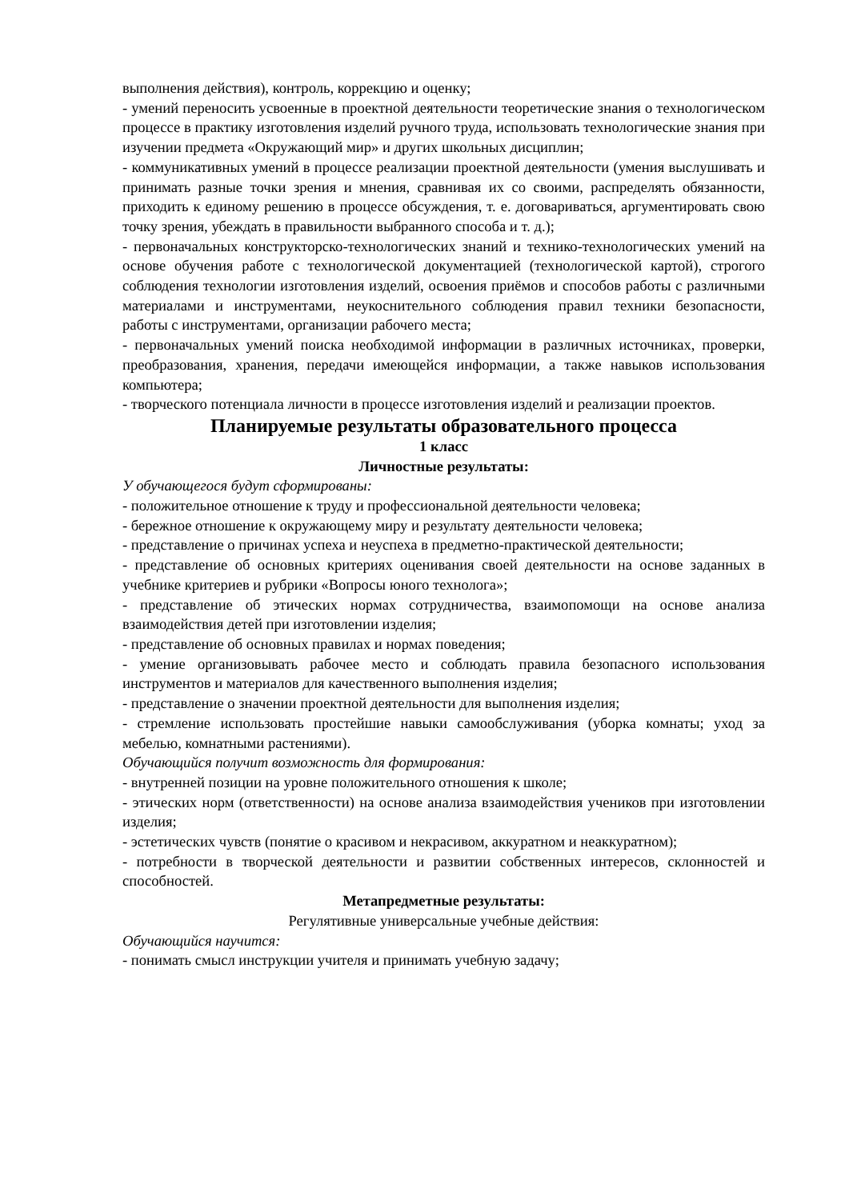выполнения действия), контроль, коррекцию и оценку;
- умений переносить усвоенные в проектной деятельности теоретические знания о технологическом процессе в практику изготовления изделий ручного труда, использовать технологические знания при изучении предмета «Окружающий мир» и других школьных дисциплин;
- коммуникативных умений в процессе реализации проектной деятельности (умения выслушивать и принимать разные точки зрения и мнения, сравнивая их со своими, распределять обязанности, приходить к единому решению в процессе обсуждения, т. е. договариваться, аргументировать свою точку зрения, убеждать в правильности выбранного способа и т. д.);
- первоначальных конструкторско-технологических знаний и технико-технологических умений на основе обучения работе с технологической документацией (технологической картой), строгого соблюдения технологии изготовления изделий, освоения приёмов и способов работы с различными материалами и инструментами, неукоснительного соблюдения правил техники безопасности, работы с инструментами, организации рабочего места;
- первоначальных умений поиска необходимой информации в различных источниках, проверки, преобразования, хранения, передачи имеющейся информации, а также навыков использования компьютера;
- творческого потенциала личности в процессе изготовления изделий и реализации проектов.
Планируемые результаты образовательного процесса
1 класс
Личностные результаты:
У обучающегося будут сформированы:
- положительное отношение к труду и профессиональной деятельности человека;
- бережное отношение к окружающему миру и результату деятельности человека;
- представление о причинах успеха и неуспеха в предметно-практической деятельности;
- представление об основных критериях оценивания своей деятельности на основе заданных в учебнике критериев и рубрики «Вопросы юного технолога»;
- представление об этических нормах сотрудничества, взаимопомощи на основе анализа взаимодействия детей при изготовлении изделия;
- представление об основных правилах и нормах поведения;
- умение организовывать рабочее место и соблюдать правила безопасного использования инструментов и материалов для качественного выполнения изделия;
- представление о значении проектной деятельности для выполнения изделия;
- стремление использовать простейшие навыки самообслуживания (уборка комнаты; уход за мебелью, комнатными растениями).
Обучающийся получит возможность для формирования:
- внутренней позиции на уровне положительного отношения к школе;
- этических норм (ответственности) на основе анализа взаимодействия учеников при изготовлении изделия;
- эстетических чувств (понятие о красивом и некрасивом, аккуратном и неаккуратном);
- потребности в творческой деятельности и развитии собственных интересов, склонностей и способностей.
Метапредметные результаты:
Регулятивные универсальные учебные действия:
Обучающийся научится:
- понимать смысл инструкции учителя и принимать учебную задачу;